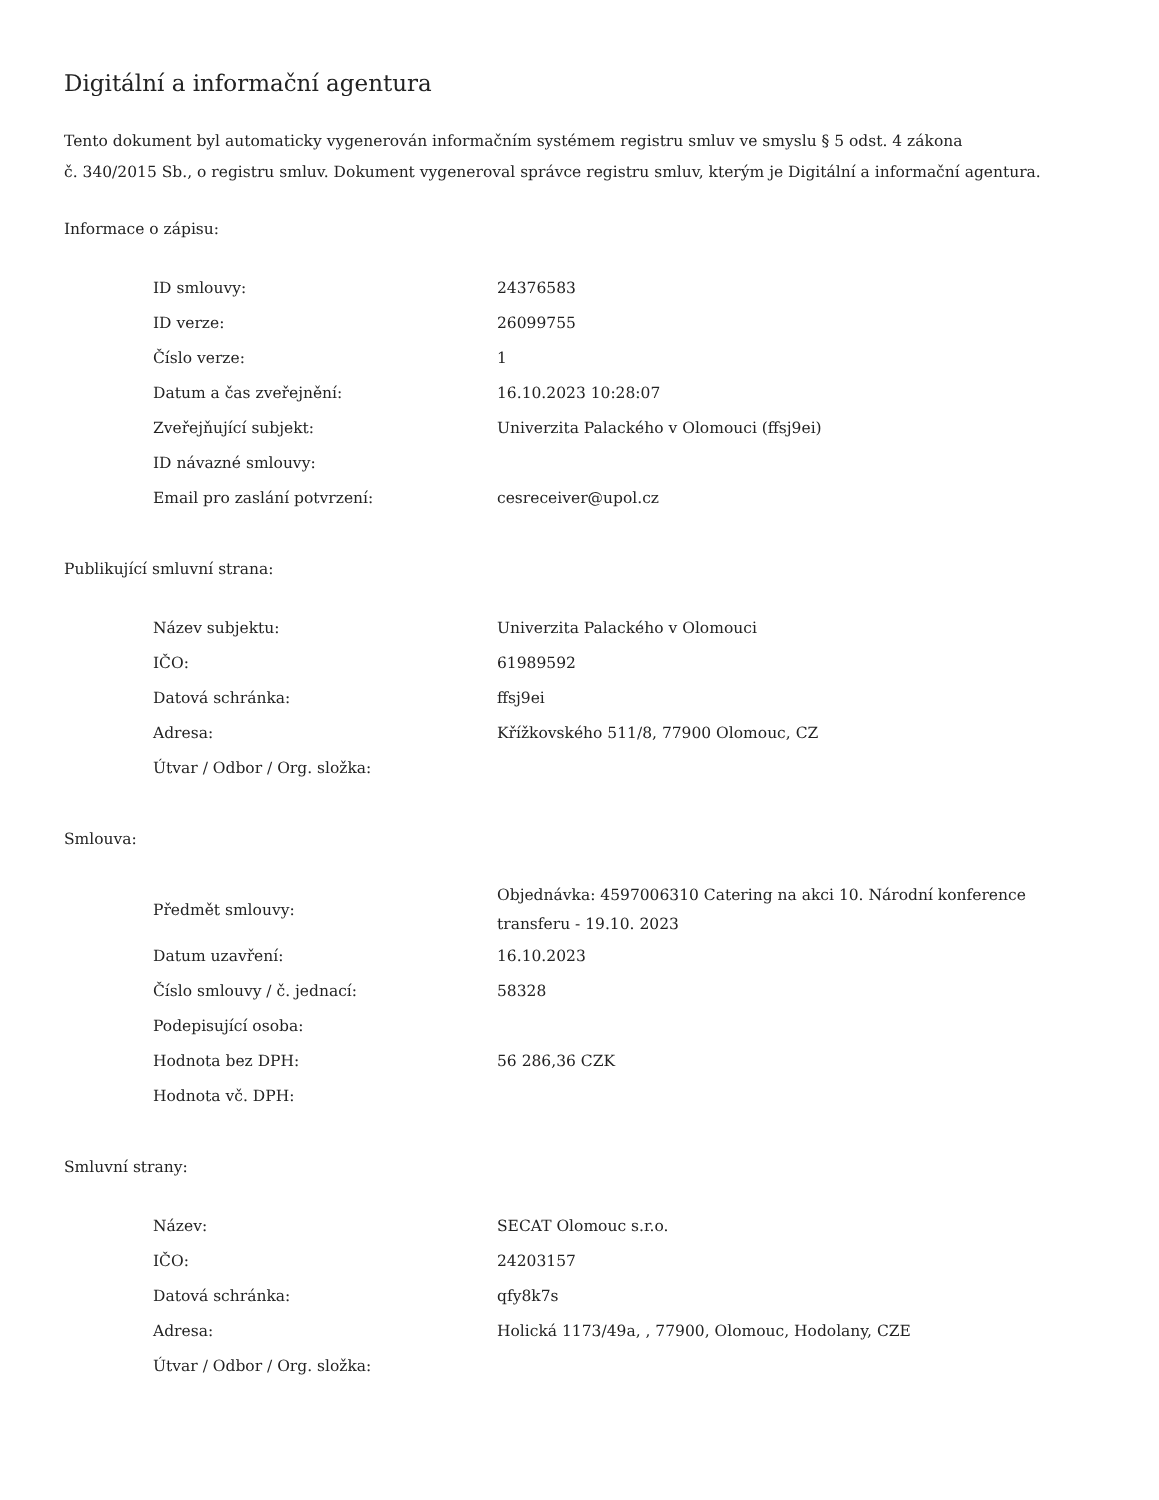Digitální a informační agentura
Tento dokument byl automaticky vygenerován informačním systémem registru smluv ve smyslu § 5 odst. 4 zákona
č. 340/2015 Sb., o registru smluv. Dokument vygeneroval správce registru smluv, kterým je Digitální a informační agentura.
Informace o zápisu:
| ID smlouvy: | 24376583 |
| ID verze: | 26099755 |
| Číslo verze: | 1 |
| Datum a čas zveřejnění: | 16.10.2023 10:28:07 |
| Zveřejňující subjekt: | Univerzita Palackého v Olomouci (ffsj9ei) |
| ID návazné smlouvy: | |
| Email pro zaslání potvrzení: | cesreceiver@upol.cz |
Publikující smluvní strana:
| Název subjektu: | Univerzita Palackého v Olomouci |
| IČO: | 61989592 |
| Datová schránka: | ffsj9ei |
| Adresa: | Křížkovského 511/8, 77900 Olomouc, CZ |
| Útvar / Odbor / Org. složka: | |
Smlouva:
| Předmět smlouvy: | Objednávka: 4597006310 Catering na akci 10. Národní konference transferu - 19.10. 2023 |
| Datum uzavření: | 16.10.2023 |
| Číslo smlouvy / č. jednací: | 58328 |
| Podepisující osoba: | |
| Hodnota bez DPH: | 56 286,36 CZK |
| Hodnota vč. DPH: | |
Smluvní strany:
| Název: | SECAT Olomouc s.r.o. |
| IČO: | 24203157 |
| Datová schránka: | qfy8k7s |
| Adresa: | Holická 1173/49a, , 77900, Olomouc, Hodolany, CZE |
| Útvar / Odbor / Org. složka: | |